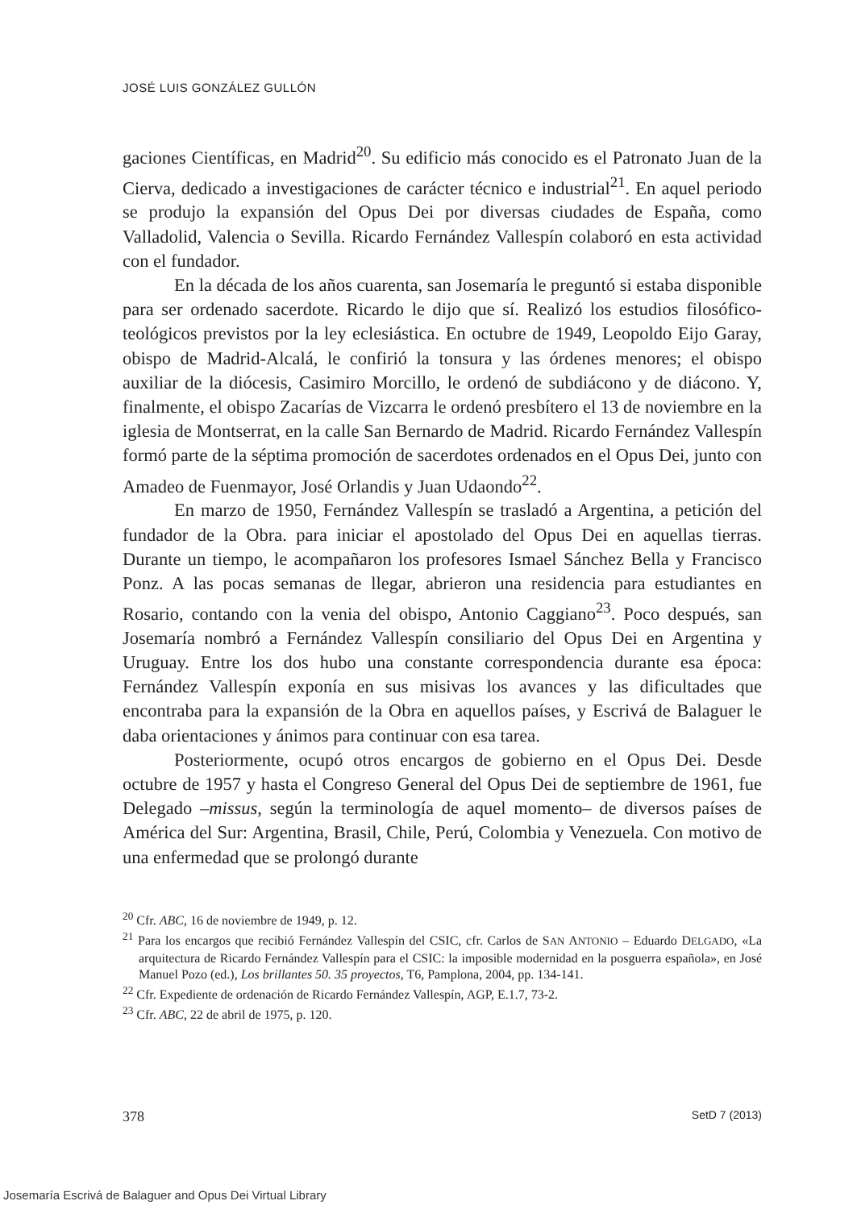JOSÉ LUIS GONZÁLEZ GULLÓN
gaciones Científicas, en Madrid<sup>20</sup>. Su edificio más conocido es el Patronato Juan de la Cierva, dedicado a investigaciones de carácter técnico e industrial<sup>21</sup>. En aquel periodo se produjo la expansión del Opus Dei por diversas ciudades de España, como Valladolid, Valencia o Sevilla. Ricardo Fernández Vallespín colaboró en esta actividad con el fundador.
En la década de los años cuarenta, san Josemaría le preguntó si estaba disponible para ser ordenado sacerdote. Ricardo le dijo que sí. Realizó los estudios filosófico-teológicos previstos por la ley eclesiástica. En octubre de 1949, Leopoldo Eijo Garay, obispo de Madrid-Alcalá, le confirió la tonsura y las órdenes menores; el obispo auxiliar de la diócesis, Casimiro Morcillo, le ordenó de subdiácono y de diácono. Y, finalmente, el obispo Zacarías de Vizcarra le ordenó presbítero el 13 de noviembre en la iglesia de Montserrat, en la calle San Bernardo de Madrid. Ricardo Fernández Vallespín formó parte de la séptima promoción de sacerdotes ordenados en el Opus Dei, junto con Amadeo de Fuenmayor, José Orlandis y Juan Udaondo<sup>22</sup>.
En marzo de 1950, Fernández Vallespín se trasladó a Argentina, a petición del fundador de la Obra. para iniciar el apostolado del Opus Dei en aquellas tierras. Durante un tiempo, le acompañaron los profesores Ismael Sánchez Bella y Francisco Ponz. A las pocas semanas de llegar, abrieron una residencia para estudiantes en Rosario, contando con la venia del obispo, Antonio Caggiano<sup>23</sup>. Poco después, san Josemaría nombró a Fernández Vallespín consiliario del Opus Dei en Argentina y Uruguay. Entre los dos hubo una constante correspondencia durante esa época: Fernández Vallespín exponía en sus misivas los avances y las dificultades que encontraba para la expansión de la Obra en aquellos países, y Escrivá de Balaguer le daba orientaciones y ánimos para continuar con esa tarea.
Posteriormente, ocupó otros encargos de gobierno en el Opus Dei. Desde octubre de 1957 y hasta el Congreso General del Opus Dei de septiembre de 1961, fue Delegado –missus, según la terminología de aquel momento– de diversos países de América del Sur: Argentina, Brasil, Chile, Perú, Colombia y Venezuela. Con motivo de una enfermedad que se prolongó durante
<sup>20</sup> Cfr. ABC, 16 de noviembre de 1949, p. 12.
<sup>21</sup> Para los encargos que recibió Fernández Vallespín del CSIC, cfr. Carlos de SAN ANTONIO – Eduardo DELGADO, «La arquitectura de Ricardo Fernández Vallespín para el CSIC: la imposible modernidad en la posguerra española», en José Manuel Pozo (ed.), Los brillantes 50. 35 proyectos, T6, Pamplona, 2004, pp. 134-141.
<sup>22</sup> Cfr. Expediente de ordenación de Ricardo Fernández Vallespín, AGP, E.1.7, 73-2.
<sup>23</sup> Cfr. ABC, 22 de abril de 1975, p. 120.
378 SetD 7 (2013)
Josemaría Escrivá de Balaguer and Opus Dei Virtual Library